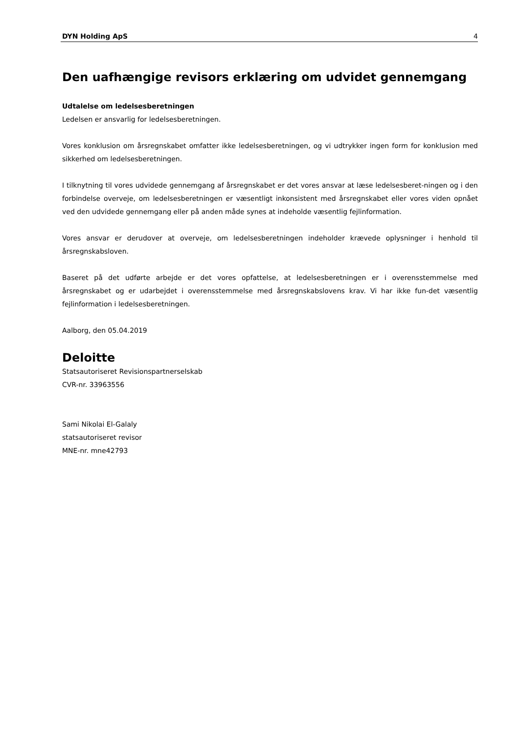DYN Holding ApS 4
Den uafhængige revisors erklæring om udvidet gennemgang
Udtalelse om ledelsesberetningen
Ledelsen er ansvarlig for ledelsesberetningen.
Vores konklusion om årsregnskabet omfatter ikke ledelsesberetningen, og vi udtrykker ingen form for konklusion med sikkerhed om ledelsesberetningen.
I tilknytning til vores udvidede gennemgang af årsregnskabet er det vores ansvar at læse ledelsesberet-ningen og i den forbindelse overveje, om ledelsesberetningen er væsentligt inkonsistent med årsregnskabet eller vores viden opnået ved den udvidede gennemgang eller på anden måde synes at indeholde væsentlig fejlinformation.
Vores ansvar er derudover at overveje, om ledelsesberetningen indeholder krævede oplysninger i henhold til årsregnskabsloven.
Baseret på det udførte arbejde er det vores opfattelse, at ledelsesberetningen er i overensstemmelse med årsregnskabet og er udarbejdet i overensstemmelse med årsregnskabslovens krav. Vi har ikke fun-det væsentlig fejlinformation i ledelsesberetningen.
Aalborg, den 05.04.2019
Deloitte
Statsautoriseret Revisionspartnerselskab
CVR-nr. 33963556
Sami Nikolai El-Galaly
statsautoriseret revisor
MNE-nr. mne42793